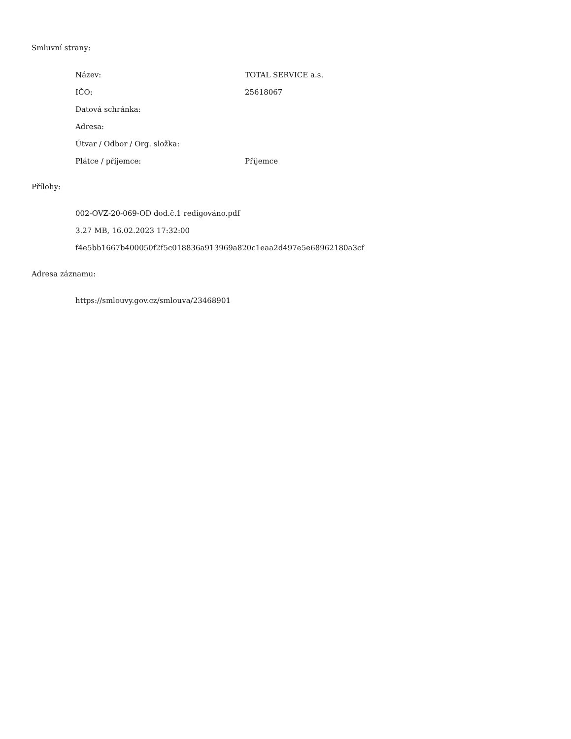Smluvní strany:
| Název: | TOTAL SERVICE a.s. |
| IČO: | 25618067 |
| Datová schránka: | |
| Adresa: | |
| Útvar / Odbor / Org. složka: | |
| Plátce / příjemce: | Příjemce |
Přílohy:
002-OVZ-20-069-OD dod.č.1 redigováno.pdf
3.27 MB, 16.02.2023 17:32:00
f4e5bb1667b400050f2f5c018836a913969a820c1eaa2d497e5e68962180a3cf
Adresa záznamu:
https://smlouvy.gov.cz/smlouva/23468901